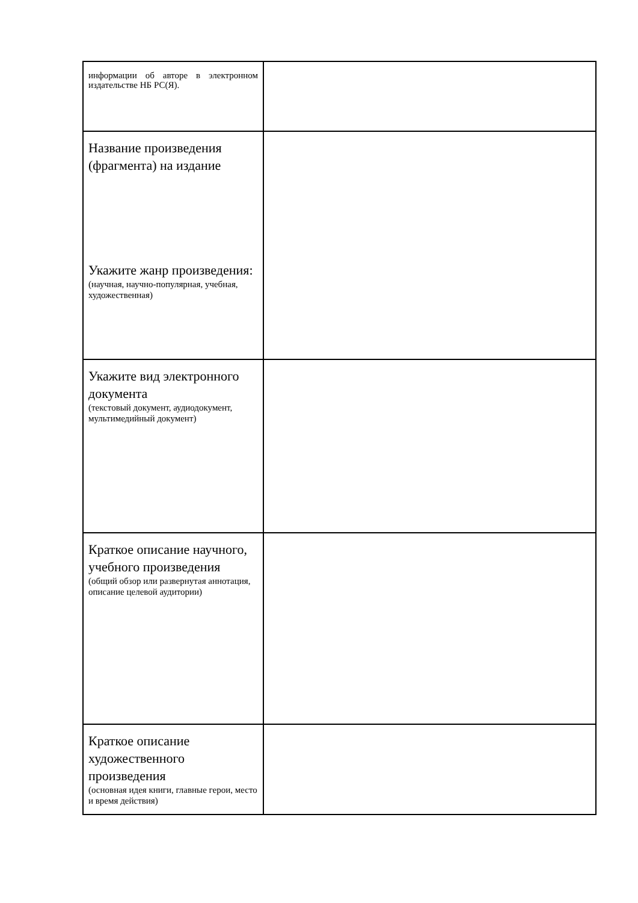| информации об авторе в электронном издательстве НБ РС(Я). | |
| Название произведения (фрагмента) на издание Укажите жанр произведения: (научная, научно-популярная, учебная, художественная) | |
| Укажите вид электронного документа (текстовый документ, аудиодокумент, мультимедийный документ) | |
| Краткое описание научного, учебного произведения (общий обзор или развернутая аннотация, описание целевой аудитории) | |
| Краткое описание художественного произведения (основная идея книги, главные герои, место и время действия) | |